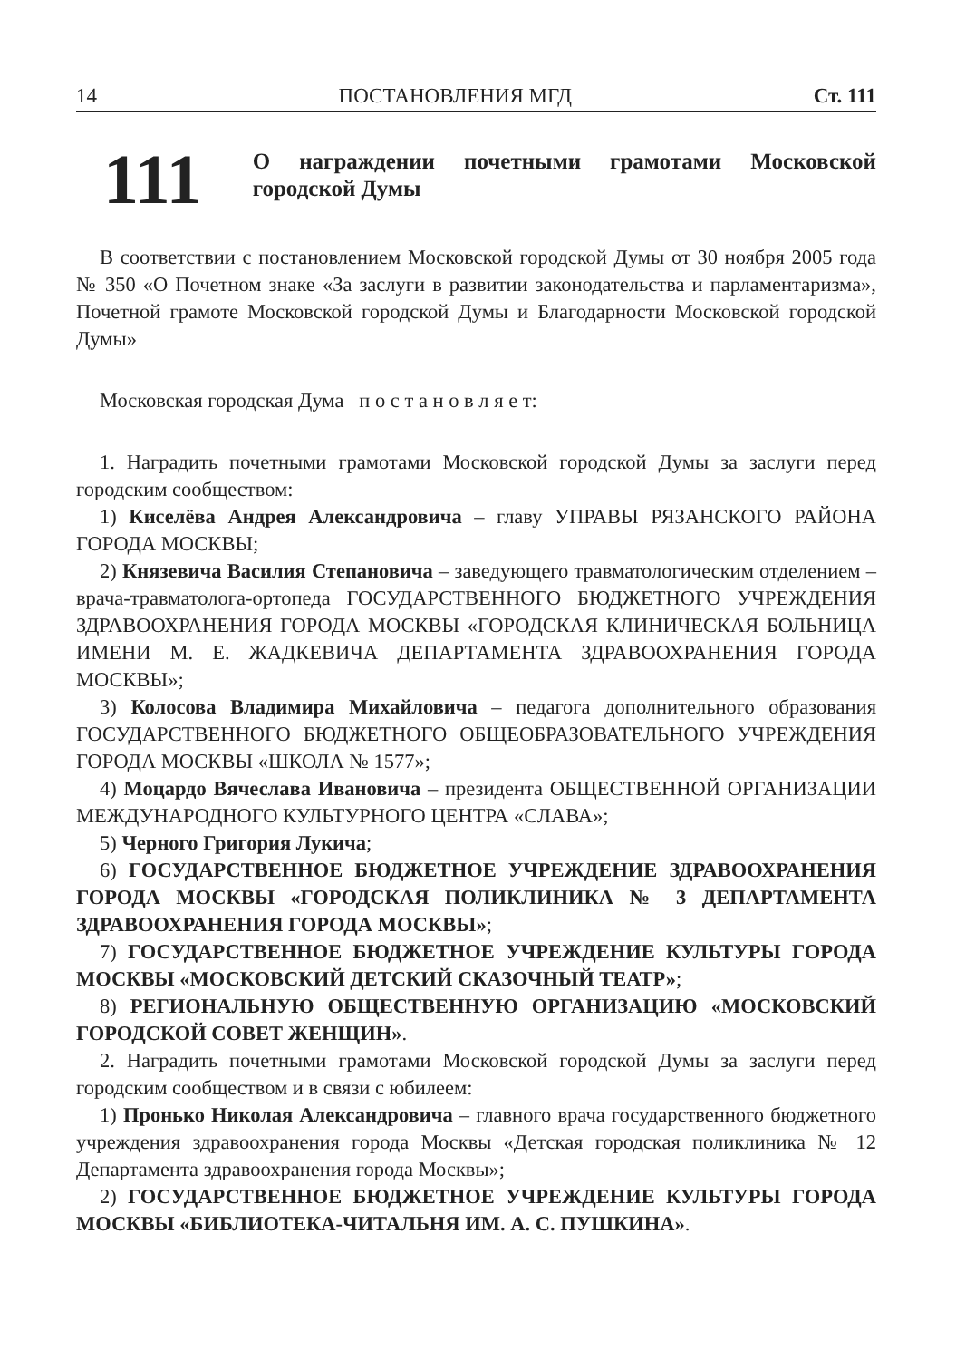14 ПОСТАНОВЛЕНИЯ МГД Ст. 111
111
О награждении почетными грамотами Московской городской Думы
В соответствии с постановлением Московской городской Думы от 30 ноября 2005 года № 350 «О Почетном знаке «За заслуги в развитии законодательства и парламентаризма», Почетной грамоте Московской городской Думы и Благодарности Московской городской Думы»
Московская городская Дума п о с т а н о в л я е т:
1. Наградить почетными грамотами Московской городской Думы за заслуги перед городским сообществом:
1) Киселёва Андрея Александровича – главу УПРАВЫ РЯЗАНСКОГО РАЙОНА ГОРОДА МОСКВЫ;
2) Князевича Василия Степановича – заведующего травматологическим отделением – врача-травматолога-ортопеда ГОСУДАРСТВЕННОГО БЮДЖЕТНОГО УЧРЕЖДЕНИЯ ЗДРАВООХРАНЕНИЯ ГОРОДА МОСКВЫ «ГОРОДСКАЯ КЛИНИЧЕСКАЯ БОЛЬНИЦА ИМЕНИ М. Е. ЖАДКЕВИЧА ДЕПАРТАМЕНТА ЗДРАВООХРАНЕНИЯ ГОРОДА МОСКВЫ»;
3) Колосова Владимира Михайловича – педагога дополнительного образования ГОСУДАРСТВЕННОГО БЮДЖЕТНОГО ОБЩЕОБРАЗОВАТЕЛЬНОГО УЧРЕЖДЕНИЯ ГОРОДА МОСКВЫ «ШКОЛА № 1577»;
4) Моцардо Вячеслава Ивановича – президента ОБЩЕСТВЕННОЙ ОРГАНИЗАЦИИ МЕЖДУНАРОДНОГО КУЛЬТУРНОГО ЦЕНТРА «СЛАВА»;
5) Черного Григория Лукича;
6) ГОСУДАРСТВЕННОЕ БЮДЖЕТНОЕ УЧРЕЖДЕНИЕ ЗДРАВООХРАНЕНИЯ ГОРОДА МОСКВЫ «ГОРОДСКАЯ ПОЛИКЛИНИКА № 3 ДЕПАРТАМЕНТА ЗДРАВООХРАНЕНИЯ ГОРОДА МОСКВЫ»;
7) ГОСУДАРСТВЕННОЕ БЮДЖЕТНОЕ УЧРЕЖДЕНИЕ КУЛЬТУРЫ ГОРОДА МОСКВЫ «МОСКОВСКИЙ ДЕТСКИЙ СКАЗОЧНЫЙ ТЕАТР»;
8) РЕГИОНАЛЬНУЮ ОБЩЕСТВЕННУЮ ОРГАНИЗАЦИЮ «МОСКОВСКИЙ ГОРОДСКОЙ СОВЕТ ЖЕНЩИН».
2. Наградить почетными грамотами Московской городской Думы за заслуги перед городским сообществом и в связи с юбилеем:
1) Пронько Николая Александровича – главного врача государственного бюджетного учреждения здравоохранения города Москвы «Детская городская поликлиника № 12 Департамента здравоохранения города Москвы»;
2) ГОСУДАРСТВЕННОЕ БЮДЖЕТНОЕ УЧРЕЖДЕНИЕ КУЛЬТУРЫ ГОРОДА МОСКВЫ «БИБЛИОТЕКА-ЧИТАЛЬНЯ ИМ. А. С. ПУШКИНА».